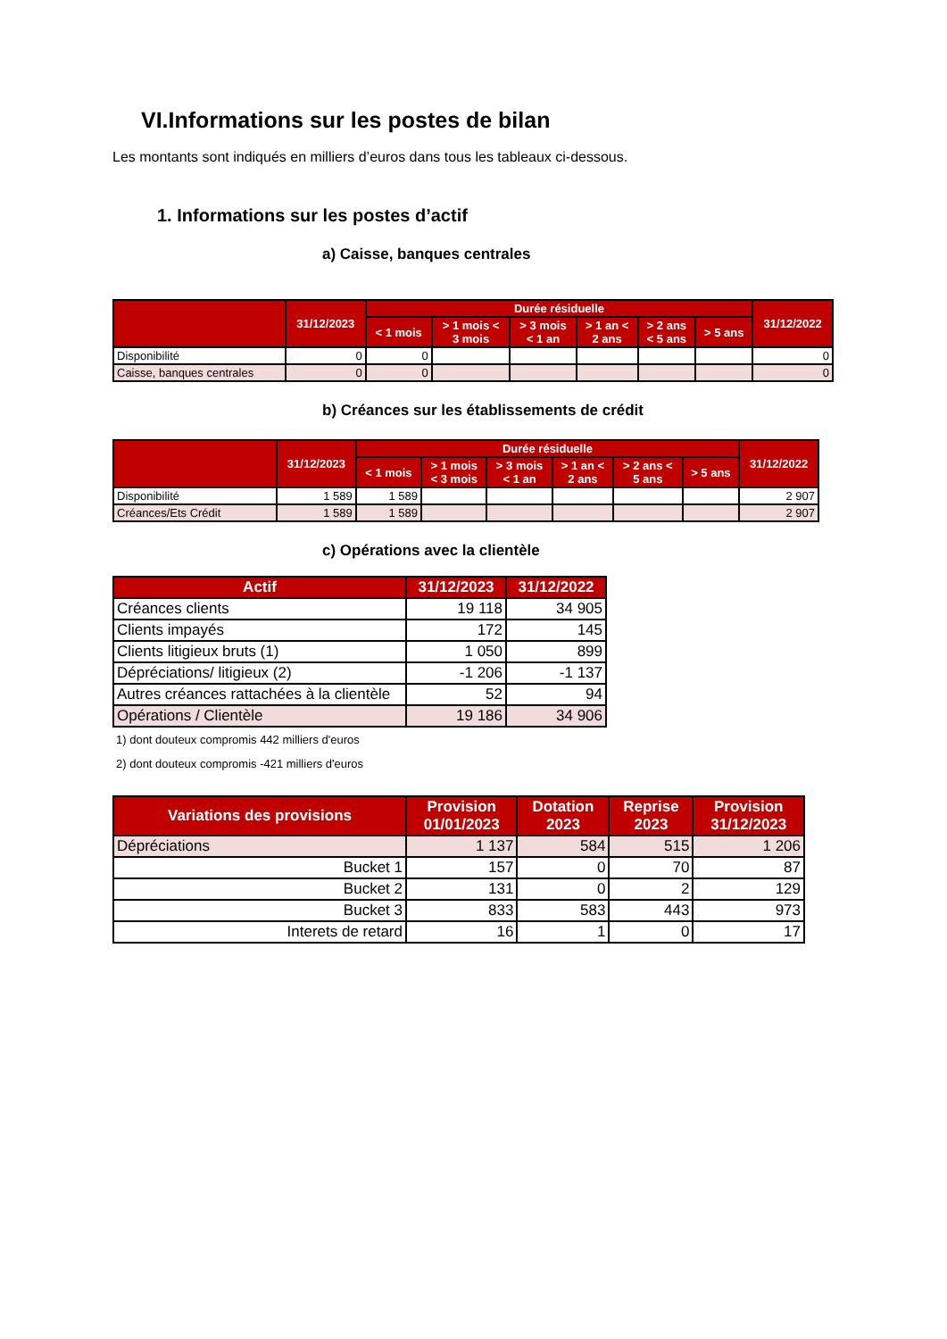VI.Informations sur les postes de bilan
Les montants sont indiqués en milliers d’euros dans tous les tableaux ci-dessous.
1. Informations sur les postes d’actif
a) Caisse, banques centrales
| | 31/12/2023 | Durée résiduelle | | | | | | 31/12/2022 |
| --- | --- | --- | --- | --- | --- | --- | --- | --- |
| | | < 1 mois | > 1 mois < 3 mois | > 3 mois < 1 an | > 1 an < 2 ans | > 2 ans < 5 ans | > 5 ans | |
| Disponibilité | 0 | 0 | | | | | | 0 |
| Caisse, banques centrales | 0 | 0 | | | | | | 0 |
b) Créances sur les établissements de crédit
| | 31/12/2023 | Durée résiduelle | | | | | | 31/12/2022 |
| --- | --- | --- | --- | --- | --- | --- | --- | --- |
| | | < 1 mois | > 1 mois < 3 mois | > 3 mois < 1 an | > 1 an < 2 ans | > 2 ans < 5 ans | > 5 ans | |
| Disponibilité | 1 589 | 1 589 | | | | | | 2 907 |
| Créances/Ets Crédit | 1 589 | 1 589 | | | | | | 2 907 |
c) Opérations avec la clientèle
| Actif | 31/12/2023 | 31/12/2022 |
| --- | --- | --- |
| Créances clients | 19 118 | 34 905 |
| Clients impayés | 172 | 145 |
| Clients litigieux bruts (1) | 1 050 | 899 |
| Dépréciations/ litigieux (2) | -1 206 | -1 137 |
| Autres créances rattachées à la clientèle | 52 | 94 |
| Opérations / Clientèle | 19 186 | 34 906 |
1) dont douteux compromis 442 milliers d'euros
2) dont douteux compromis -421 milliers d'euros
| Variations des provisions | Provision 01/01/2023 | Dotation 2023 | Reprise 2023 | Provision 31/12/2023 |
| --- | --- | --- | --- | --- |
| Dépréciations | 1 137 | 584 | 515 | 1 206 |
| Bucket 1 | 157 | 0 | 70 | 87 |
| Bucket 2 | 131 | 0 | 2 | 129 |
| Bucket 3 | 833 | 583 | 443 | 973 |
| Interets de retard | 16 | 1 | 0 | 17 |